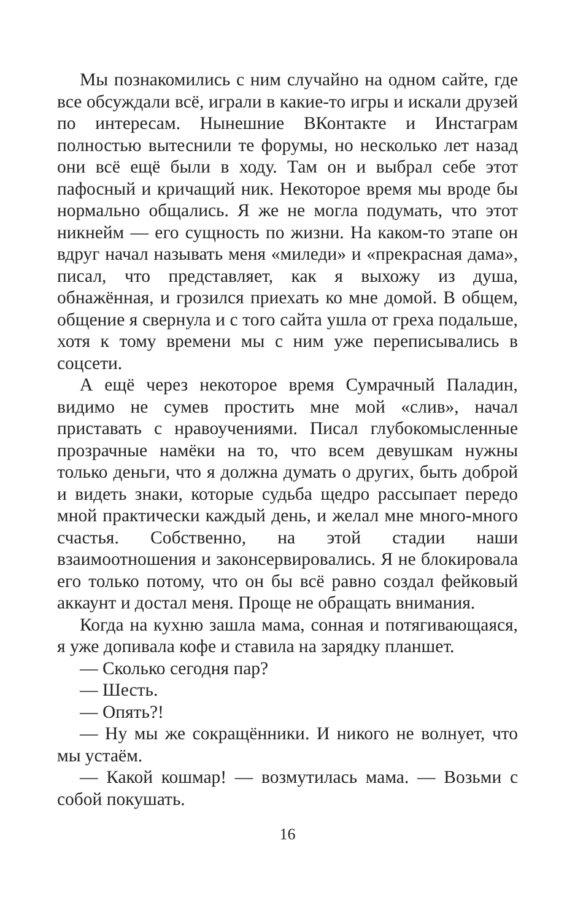Мы познакомились с ним случайно на одном сайте, где все обсуждали всё, играли в какие-то игры и искали друзей по интересам. Нынешние ВКонтакте и Инстаграм полностью вытеснили те форумы, но несколько лет назад они всё ещё были в ходу. Там он и выбрал себе этот пафосный и кричащий ник. Некоторое время мы вроде бы нормально общались. Я же не могла подумать, что этот никнейм — его сущность по жизни. На каком-то этапе он вдруг начал называть меня «миледи» и «прекрасная дама», писал, что представляет, как я выхожу из душа, обнажённая, и грозился приехать ко мне домой. В общем, общение я свернула и с того сайта ушла от греха подальше, хотя к тому времени мы с ним уже переписывались в соцсети.
А ещё через некоторое время Сумрачный Паладин, видимо не сумев простить мне мой «слив», начал приставать с нравоучениями. Писал глубокомысленные прозрачные намёки на то, что всем девушкам нужны только деньги, что я должна думать о других, быть доброй и видеть знаки, которые судьба щедро рассыпает передо мной практически каждый день, и желал мне много-много счастья. Собственно, на этой стадии наши взаимоотношения и законсервировались. Я не блокировала его только потому, что он бы всё равно создал фейковый аккаунт и достал меня. Проще не обращать внимания.
Когда на кухню зашла мама, сонная и потягивающаяся, я уже допивала кофе и ставила на зарядку планшет.
— Сколько сегодня пар?
— Шесть.
— Опять?!
— Ну мы же сокращённики. И никого не волнует, что мы устаём.
— Какой кошмар! — возмутилась мама. — Возьми с собой покушать.
16